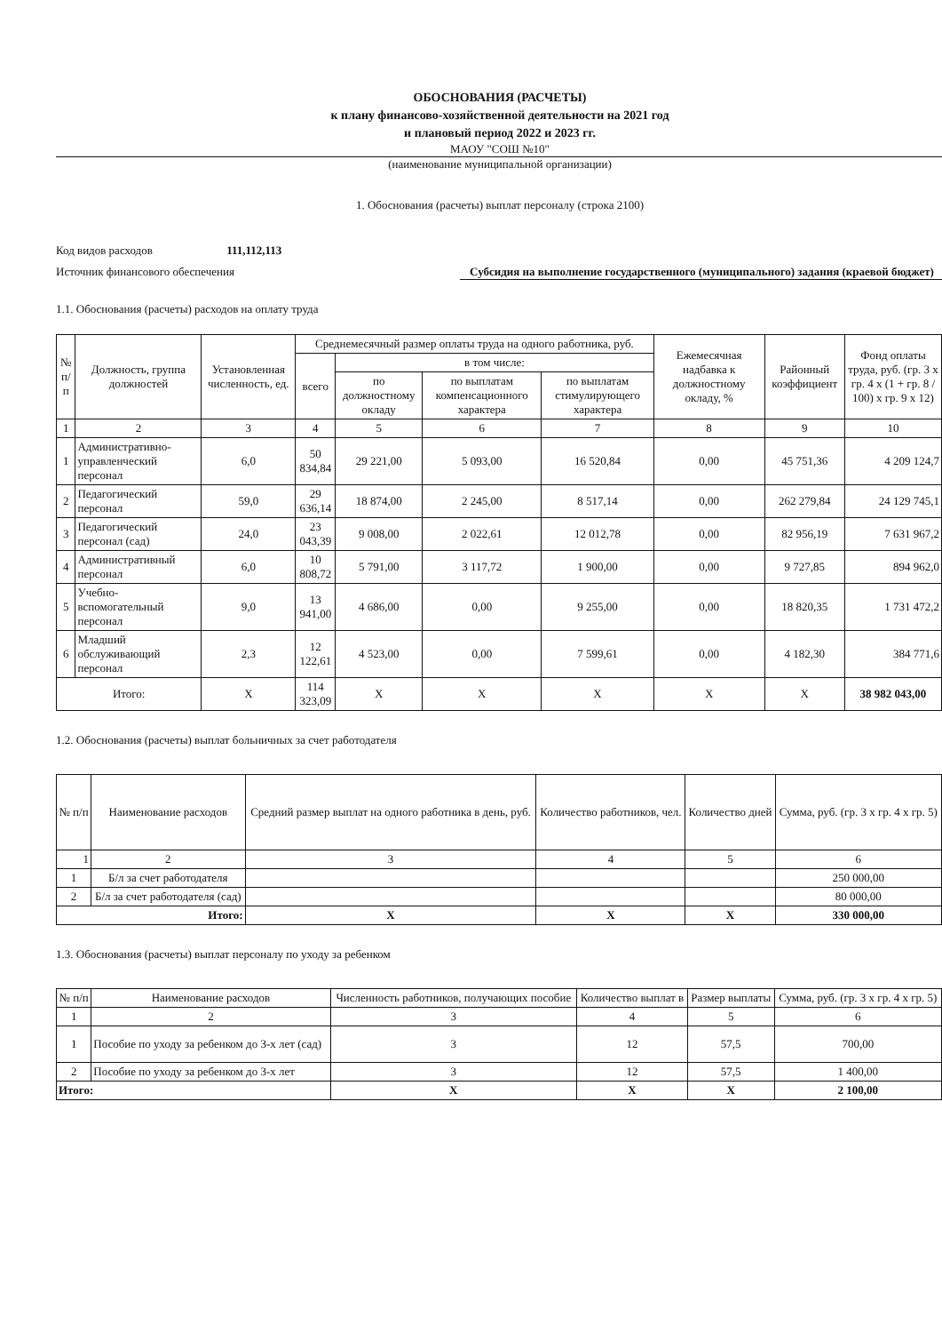ОБОСНОВАНИЯ (РАСЧЕТЫ)
к плану финансово-хозяйственной деятельности на 2021 год
и плановый период 2022 и 2023 гг.
МАОУ "СОШ №10"
(наименование муниципальной организации)
1. Обоснования (расчеты) выплат персоналу (строка 2100)
Код видов расходов 111,112,113
Источник финансового обеспечения Субсидия на выполнение государственного (муниципального) задания (краевой бюджет)
1.1. Обоснования (расчеты) расходов на оплату труда
| № п/п | Должность, группа должностей | Установленная численность, ед. | Среднемесячный размер оплаты труда на одного работника, руб. | | | | Ежемесячная надбавка к должностному окладу, % | Районный коэффициент | Фонд оплаты труда, руб. (гр. 3 х гр. 4 х (1 + гр. 8 / 100) х гр. 9 х 12) |
| --- | --- | --- | --- | --- | --- | --- | --- | --- | --- |
| | | | всего | в том числе: | | | | | |
| | | | | по должностному окладу | по выплатам компенсационного характера | по выплатам стимулирующего характера | | | |
| 1 | 2 | 3 | 4 | 5 | 6 | 7 | 8 | 9 | 10 |
| 1 | Административно-управленческий персонал | 6,0 | 50 834,84 | 29 221,00 | 5 093,00 | 16 520,84 | 0,00 | 45 751,36 | 4 209 124,7 |
| 2 | Педагогический персонал | 59,0 | 29 636,14 | 18 874,00 | 2 245,00 | 8 517,14 | 0,00 | 262 279,84 | 24 129 745,1 |
| 3 | Педагогический персонал (сад) | 24,0 | 23 043,39 | 9 008,00 | 2 022,61 | 12 012,78 | 0,00 | 82 956,19 | 7 631 967,2 |
| 4 | Административный персонал | 6,0 | 10 808,72 | 5 791,00 | 3 117,72 | 1 900,00 | 0,00 | 9 727,85 | 894 962,0 |
| 5 | Учебно-вспомогательный персонал | 9,0 | 13 941,00 | 4 686,00 | 0,00 | 9 255,00 | 0,00 | 18 820,35 | 1 731 472,2 |
| 6 | Младший обслуживающий персонал | 2,3 | 12 122,61 | 4 523,00 | 0,00 | 7 599,61 | 0,00 | 4 182,30 | 384 771,6 |
| Итого: | | X | 114 323,09 | X | X | X | X | X | 38 982 043,00 |
1.2. Обоснования (расчеты) выплат больничных за счет работодателя
| № п/п | Наименование расходов | Средний размер выплат на одного работника в день, руб. | Количество работников, чел. | Количество дней | Сумма, руб. (гр. 3 х гр. 4 х гр. 5) |
| --- | --- | --- | --- | --- | --- |
| 1 | 2 | 3 | 4 | 5 | 6 |
| 1 | Б/л за счет работодателя | | | | 250 000,00 |
| 2 | Б/л за счет работодателя (сад) | | | | 80 000,00 |
| Итого: | | X | X | X | 330 000,00 |
1.3. Обоснования (расчеты) выплат персоналу по уходу за ребенком
| № п/п | Наименование расходов | Численность работников, получающих пособие | Количество выплат в | Размер выплаты | Сумма, руб. (гр. 3 х гр. 4 х гр. 5) |
| --- | --- | --- | --- | --- | --- |
| 1 | 2 | 3 | 4 | 5 | 6 |
| 1 | Пособие по уходу за ребенком до 3-х лет (сад) | 3 | 12 | 57,5 | 700,00 |
| 2 | Пособие по уходу за ребенком до 3-х лет | 3 | 12 | 57,5 | 1 400,00 |
| Итого: | | X | X | X | 2 100,00 |